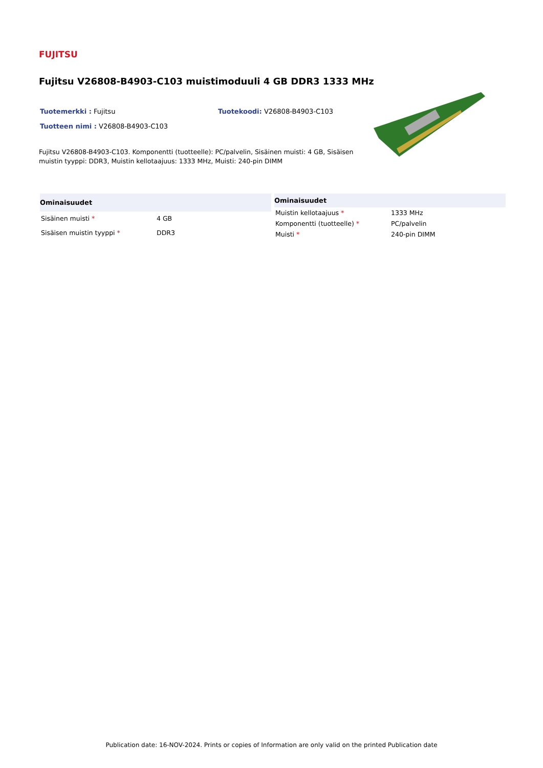FUJITSU
Fujitsu V26808-B4903-C103 muistimoduuli 4 GB DDR3 1333 MHz
Tuotemerkki : Fujitsu Tuotekoodi: V26808-B4903-C103
Tuotteen nimi : V26808-B4903-C103
Fujitsu V26808-B4903-C103. Komponentti (tuotteelle): PC/palvelin, Sisäinen muisti: 4 GB, Sisäisen muistin tyyppi: DDR3, Muistin kellotaajuus: 1333 MHz, Muisti: 240-pin DIMM
| Ominaisuudet | |
| --- | --- |
| Sisäinen muisti * | 4 GB |
| Sisäisen muistin tyyppi * | DDR3 |
| Ominaisuudet | |
| --- | --- |
| Muistin kellotaajuus * | 1333 MHz |
| Komponentti (tuotteelle) * | PC/palvelin |
| Muisti * | 240-pin DIMM |
Publication date: 16-NOV-2024. Prints or copies of Information are only valid on the printed Publication date